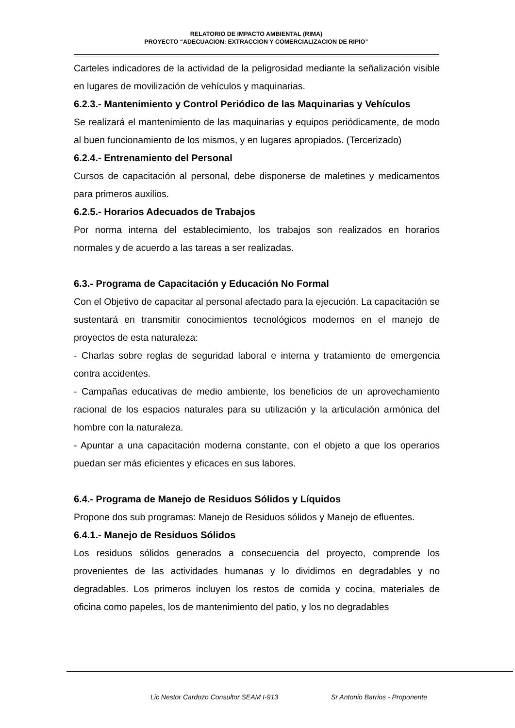RELATORIO DE IMPACTO AMBIENTAL (RIMA)
PROYECTO “ADECUACION: EXTRACCION Y COMERCIALIZACION DE RIPIO”
Carteles indicadores de la actividad de la peligrosidad mediante la señalización visible en lugares de movilización de vehículos y maquinarias.
6.2.3.- Mantenimiento y Control Periódico de las Maquinarias y Vehículos
Se realizará el mantenimiento de las maquinarias y equipos periódicamente, de modo al buen funcionamiento de los mismos, y en lugares apropiados. (Tercerizado)
6.2.4.- Entrenamiento del Personal
Cursos de capacitación al personal, debe disponerse de maletines y medicamentos para primeros auxilios.
6.2.5.- Horarios Adecuados de Trabajos
Por norma interna del establecimiento, los trabajos son realizados en horarios normales y de acuerdo a las tareas a ser realizadas.
6.3.- Programa de Capacitación y Educación No Formal
Con el Objetivo de capacitar al personal afectado para la ejecución. La capacitación se sustentará en transmitir conocimientos tecnológicos modernos en el manejo de proyectos de esta naturaleza:
- Charlas sobre reglas de seguridad laboral e interna y tratamiento de emergencia contra accidentes.
- Campañas educativas de medio ambiente, los beneficios de un aprovechamiento racional de los espacios naturales para su utilización y la articulación armónica del hombre con la naturaleza.
- Apuntar a una capacitación moderna constante, con el objeto a que los operarios puedan ser más eficientes y eficaces en sus labores.
6.4.- Programa de Manejo de Residuos Sólidos y Líquidos
Propone dos sub programas: Manejo de Residuos sólidos y Manejo de efluentes.
6.4.1.- Manejo de Residuos Sólidos
Los residuos sólidos generados a consecuencia del proyecto, comprende los provenientes de las actividades humanas y lo dividimos en degradables y no degradables. Los primeros incluyen los restos de comida y cocina, materiales de oficina como papeles, los de mantenimiento del patio, y los no degradables
Lic Nestor Cardozo Consultor SEAM I-913 Sr Antonio Barrios - Proponente